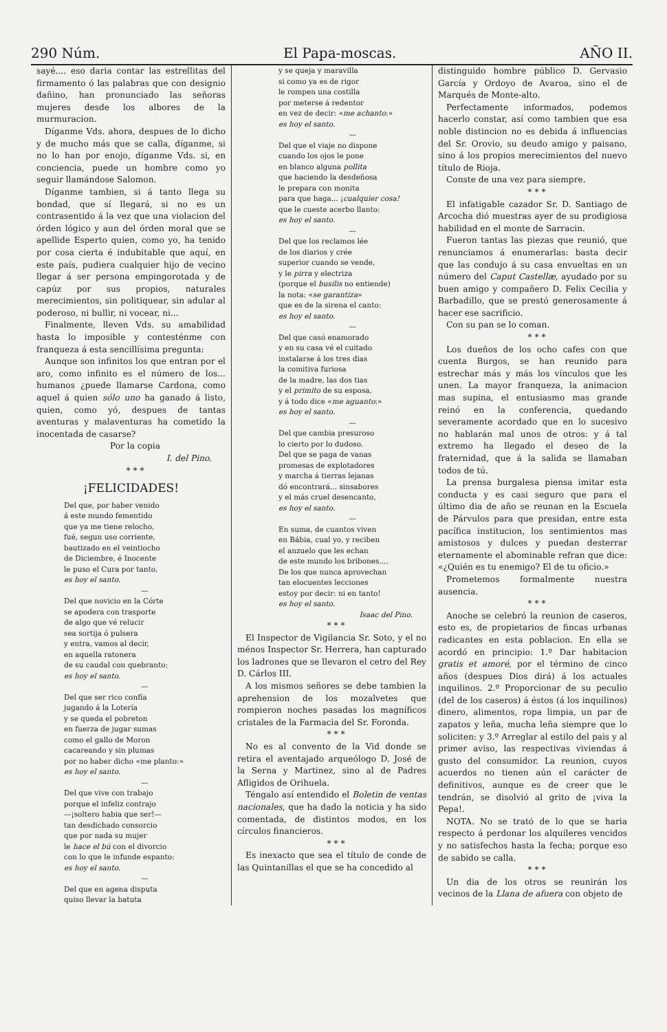290 Núm. El Papa-moscas. AÑO II.
sayé.... eso daria contar las estrellitas del firmamento ó las palabras que con designio dañino, han pronunciado las señoras mujeres desde los albores de la murmuracion.
Díganme Vds. ahora, despues de lo dicho y de mucho más que se calla, díganme, si no lo han por enojo, díganme Vds. si, en conciencia, puede un hombre como yo seguir llamándose Salomon.
Díganme tambien, si á tanto llega su bondad, que sí llegará, si no es un contrasentido á la vez que una violacion del órden lógico y aun del órden moral que se apellide Esperto quien, como yo, ha tenido por cosa cierta é indubitable que aquí, en este país, pudiera cualquier hijo de vecino llegar á ser persona empingorotada y de capúz por sus propios, naturales merecimientos, sin politiquear, sin adular al poderoso, ni bullir, ni vocear, ni...
Finalmente, lleven Vds. su amabilidad hasta lo imposible y contesténme con franqueza á esta sencillísima pregunta:
Aunque son infinitos los que entran por el aro, como infinito es el número de los... humanos ¿puede llamarse Cardona, como aquel á quien sólo uno ha ganado á listo, quien, como yó, despues de tantas aventuras y malaventuras ha cometido la inocentada de casarse?
Por la copia
I. del Pino.
* * *
¡FELICIDADES!
Del que, por haber venido
á este mundo fementido
que ya me tiene relocho,
fué, segun uso corriente,
bautizado en el veintiocho
de Diciembre, é Inocente
le puso el Cura por tanto,
es hoy el santo.
—
Del que novicio en la Córte
se apodera con trasporte
de algo que vé relucir
sea sortija ó pulsera
y entra, vamos al decir,
en aquella ratonera
de su caudal con quebranto:
es hoy el santo.
—
Del que ser rico confía
jugando á la Lotería
y se queda el pobreton
en fuerza de jugar sumas
como el gallo de Moron
cacareando y sin plumas
por no haber dicho «me planto:»
es hoy el santo.
—
Del que vive con trabajo
porque el infeliz contrajo
—¡soltero habia que ser!—
tan desdichado consorcio
que por nada su mujer
le hace el bú con el divorcio
con lo que le infunde espanto:
es hoy el santo.
—
Del que en agena disputa
quiso llevar la batuta
y se queja y maravilla
si como ya es de rigor
le rompen una costilla
por meterse á redentor
en vez de decir: «me achanto:»
es hoy el santo.
—
Del que el viaje no dispone
cuando los ojos le pone
en blanco alguna pollita
que haciendo la desdeñosa
le prepara con monita
para que haga... ¡cualquier cosa!
que le cueste acerbo llanto:
es hoy el santo.
—
Del que los reclamos lée
de los diarios y crée
superior cuando se vende,
y le pirra y electriza
(porque el busilis no entiende)
la nota: «se garantiza»
que es de la sirena el canto:
es hoy el santo.
—
Del que casó enamorado
y en su casa vé el cuitado
instalarse á los tres dias
la comitiva furiosa
de la madre, las dos tias
y el primito de su esposa,
y á todo dice «me aguanto:»
es hoy el santo.
—
Del que cambia presuroso
lo cierto por lo dudoso.
Del que se paga de vanas
promesas de explotadores
y marcha á tierras lejanas
dó encontrará... sinsabores
y el más cruel desencanto,
es hoy el santo.
—
En suma, de cuantos viven
en Bábia, cual yo, y reciben
el anzuelo que les echan
de este mundo los bribones....
De los que nunca aprovechan
tan elocuentes lecciones
estoy por decir: ni en tanto!
es hoy el santo.
Isaac del Pino.
* * *
El Inspector de Vigilancia Sr. Soto, y el no ménos Inspector Sr. Herrera, han capturado los ladrones que se llevaron el cetro del Rey D. Cárlos III.
A los mismos señores se debe tambien la aprehension de los mozalvetes que rompieron noches pasadas los magníficos cristales de la Farmacia del Sr. Foronda.
* * *
No es al convento de la Vid donde se retira el aventajado arqueólogo D. José de la Serna y Martinez, sino al de Padres Afligidos de Orihuela.
Téngalo así entendido el Boletin de ventas nacionales, que ha dado la noticia y ha sido comentada, de distintos modos, en los círculos financieros.
* * *
Es inexacto que sea el título de conde de las Quintanillas el que se ha concedido al
distinguido hombre público D. Gervasio García y Ordoyo de Avaroa, sino el de Marqués de Monte-alto.
Perfectamente informados, podemos hacerlo constar, así como tambien que esa noble distincion no es debida á influencias del Sr. Orovio, su deudo amigo y paisano, sino á los propios merecimientos del nuevo título de Rioja.
Conste de una vez para siempre.
* * *
El infatigable cazador Sr. D. Santiago de Arcocha dió muestras ayer de su prodigiosa habilidad en el monte de Sarracin.
Fueron tantas las piezas que reunió, que renunciamos á enumerarlas: basta decir que las condujo á su casa envueltas en un número del Caput Castellæ, ayudado por su buen amigo y compañero D. Felix Cecilia y Barbadillo, que se prestó generosamente á hacer ese sacrificio.
Con su pan se lo coman.
* * *
Los dueños de los ocho cafes con que cuenta Burgos, se han reunido para estrechar más y más los vínculos que les unen. La mayor franqueza, la animacion mas supina, el entusiasmo mas grande reinó en la conferencia, quedando severamente acordado que en lo sucesivo no hablarán mal unos de otros: y á tal extremo ha llegado el deseo de la fraternidad, que á la salida se llamaban todos de tú.
La prensa burgalesa piensa imitar esta conducta y es casi seguro que para el último dia de año se reunan en la Escuela de Párvulos para que presidan, entre esta pacífica institucion, los sentimientos mas amistosos y dulces y puedan desterrar eternamente el abominable refran que dice: «¿Quién es tu enemigo? El de tu oficio.»
Prometemos formalmente nuestra ausencia.
* * *
Anoche se celebró la reunion de caseros, esto es, de propietarios de fincas urbanas radicantes en esta poblacion. En ella se acordó en principio: 1.º Dar habitacion gratis et amoré, por el término de cinco años (despues Dios dirá) á los actuales inquilinos. 2.º Proporcionar de su peculio (del de los caseros) á éstos (á los inquilinos) dinero, alimentos, ropa limpia, un par de zapatos y leña, mucha leña siempre que lo soliciten: y 3.º Arreglar al estilo del pais y al primer aviso, las respectivas viviendas á gusto del consumidor. La reunion, cuyos acuerdos no tienen aún el carácter de definitivos, aunque es de creer que le tendrán, se disolvió al grito de ¡viva la Pepa!.
NOTA. No se trató de lo que se haria respecto á perdonar los alquileres vencidos y no satisfechos hasta la fecha; porque eso de sabido se calla.
* * *
Un dia de los otros se reunirán los vecinos de la Llana de afuera con objeto de